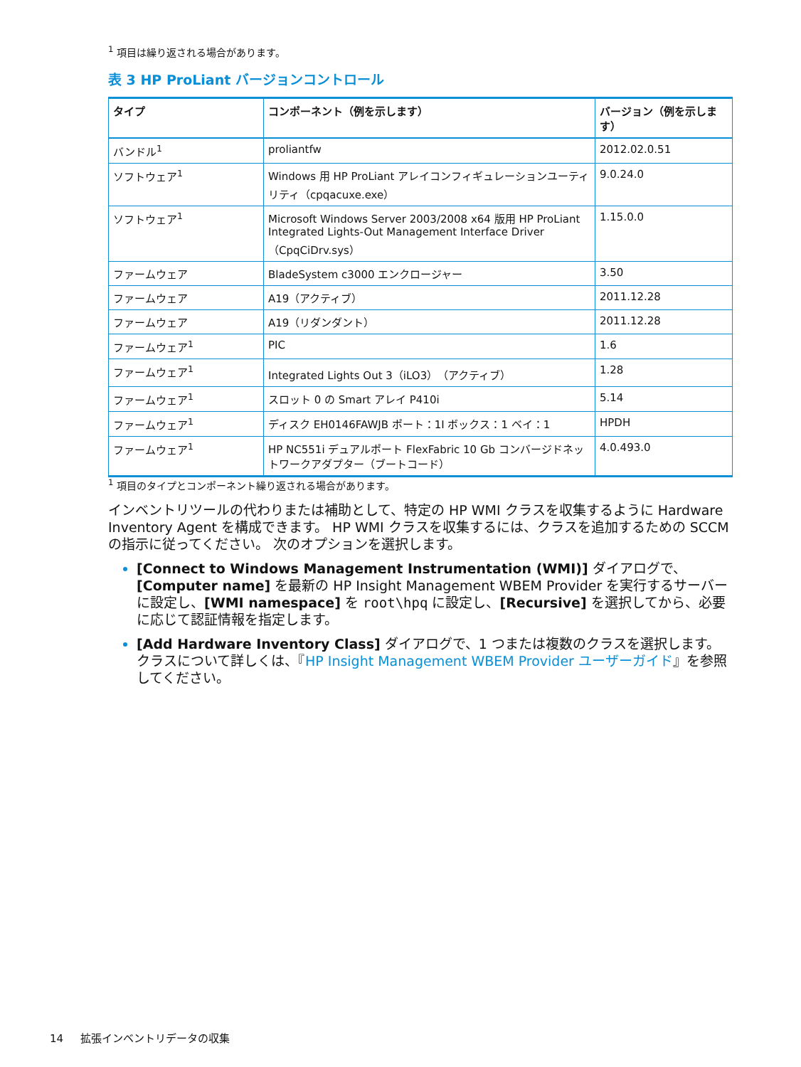<sup>1</sup> 項目は繰り返される場合があります。
表 3 HP ProLiant バージョンコントロール
| タイプ | コンポーネント（例を示します） | バージョン（例を示します） |
| --- | --- | --- |
| バンドル<sup>1</sup> | proliantfw | 2012.02.0.51 |
| ソフトウェア<sup>1</sup> | Windows 用 HP ProLiant アレイコンフィギュレーションユーティリティ（cpqacuxe.exe） | 9.0.24.0 |
| ソフトウェア<sup>1</sup> | Microsoft Windows Server 2003/2008 x64 版用 HP ProLiant Integrated Lights-Out Management Interface Driver（CpqCiDrv.sys） | 1.15.0.0 |
| ファームウェア | BladeSystem c3000 エンクロージャー | 3.50 |
| ファームウェア | A19（アクティブ） | 2011.12.28 |
| ファームウェア | A19（リダンダント） | 2011.12.28 |
| ファームウェア<sup>1</sup> | PIC | 1.6 |
| ファームウェア<sup>1</sup> | Integrated Lights Out 3（iLO3）（アクティブ） | 1.28 |
| ファームウェア<sup>1</sup> | スロット 0 の Smart アレイ P410i | 5.14 |
| ファームウェア<sup>1</sup> | ディスク EH0146FAWJB ポート：1I ボックス：1 ベイ：1 | HPDH |
| ファームウェア<sup>1</sup> | HP NC551i デュアルポート FlexFabric 10 Gb コンバージドネットワークアダプター（ブートコード） | 4.0.493.0 |
<sup>1</sup> 項目のタイプとコンポーネント繰り返される場合があります。
インベントリツールの代わりまたは補助として、特定の HP WMI クラスを収集するように Hardware Inventory Agent を構成できます。 HP WMI クラスを収集するには、クラスを追加するための SCCM の指示に従ってください。 次のオプションを選択します。
[Connect to Windows Management Instrumentation (WMI)] ダイアログで、[Computer name] を最新の HP Insight Management WBEM Provider を実行するサーバーに設定し、[WMI namespace] を root\hpq に設定し、[Recursive] を選択してから、必要に応じて認証情報を指定します。
[Add Hardware Inventory Class] ダイアログで、1 つまたは複数のクラスを選択します。 クラスについて詳しくは、『HP Insight Management WBEM Provider ユーザーガイド』を参照してください。
14 拡張インベントリデータの収集